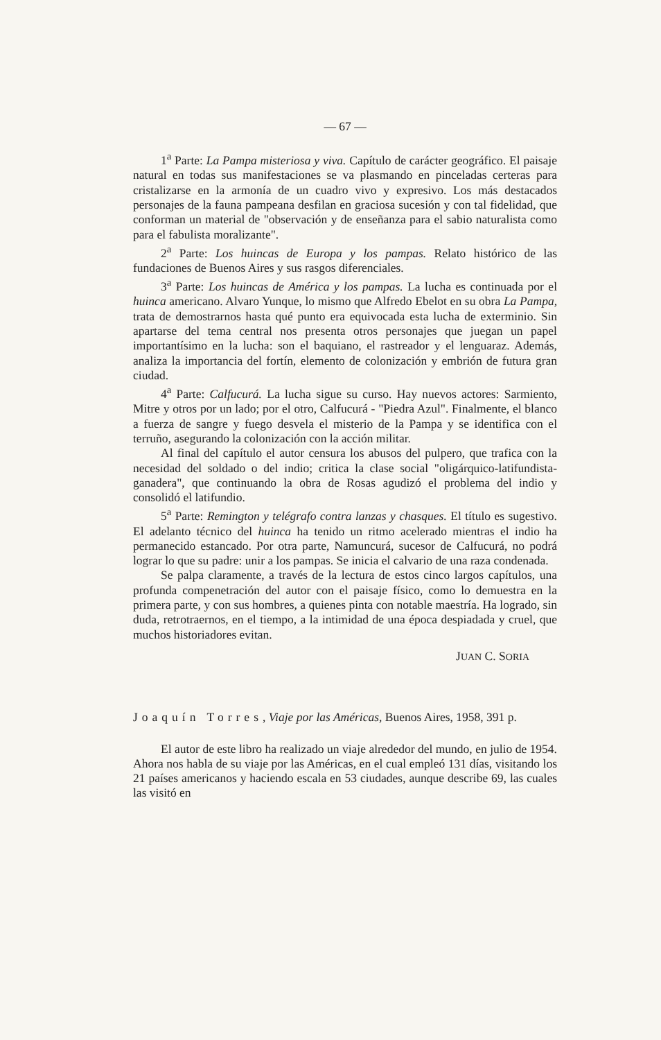— 67 —
1<sup>a</sup> Parte: La Pampa misteriosa y viva. Capítulo de carácter geográfico. El paisaje natural en todas sus manifestaciones se va plasmando en pinceladas certeras para cristalizarse en la armonía de un cuadro vivo y expresivo. Los más destacados personajes de la fauna pampeana desfilan en graciosa sucesión y con tal fidelidad, que conforman un material de "observación y de enseñanza para el sabio naturalista como para el fabulista moralizante".
2<sup>a</sup> Parte: Los huincas de Europa y los pampas. Relato histórico de las fundaciones de Buenos Aires y sus rasgos diferenciales.
3<sup>a</sup> Parte: Los huincas de América y los pampas. La lucha es continuada por el huinca americano. Alvaro Yunque, lo mismo que Alfredo Ebelot en su obra La Pampa, trata de demostrarnos hasta qué punto era equivocada esta lucha de exterminio. Sin apartarse del tema central nos presenta otros personajes que juegan un papel importantísimo en la lucha: son el baquiano, el rastreador y el lenguaraz. Además, analiza la importancia del fortín, elemento de colonización y embrión de futura gran ciudad.
4<sup>a</sup> Parte: Calfucurá. La lucha sigue su curso. Hay nuevos actores: Sarmiento, Mitre y otros por un lado; por el otro, Calfucurá - "Piedra Azul". Finalmente, el blanco a fuerza de sangre y fuego desvela el misterio de la Pampa y se identifica con el terruño, asegurando la colonización con la acción militar.
Al final del capítulo el autor censura los abusos del pulpero, que trafica con la necesidad del soldado o del indio; critica la clase social "oligárquico-latifundista-ganadera", que continuando la obra de Rosas agudizó el problema del indio y consolidó el latifundio.
5<sup>a</sup> Parte: Remington y telégrafo contra lanzas y chasques. El título es sugestivo. El adelanto técnico del huinca ha tenido un ritmo acelerado mientras el indio ha permanecido estancado. Por otra parte, Namuncurá, sucesor de Calfucurá, no podrá lograr lo que su padre: unir a los pampas. Se inicia el calvario de una raza condenada.
Se palpa claramente, a través de la lectura de estos cinco largos capítulos, una profunda compenetración del autor con el paisaje físico, como lo demuestra en la primera parte, y con sus hombres, a quienes pinta con notable maestría. Ha logrado, sin duda, retrotraernos, en el tiempo, a la intimidad de una época despiadada y cruel, que muchos historiadores evitan.
JUAN C. SORIA
Joaquín Torres, Viaje por las Américas, Buenos Aires, 1958, 391 p.
El autor de este libro ha realizado un viaje alrededor del mundo, en julio de 1954. Ahora nos habla de su viaje por las Américas, en el cual empleó 131 días, visitando los 21 países americanos y haciendo escala en 53 ciudades, aunque describe 69, las cuales las visitó en